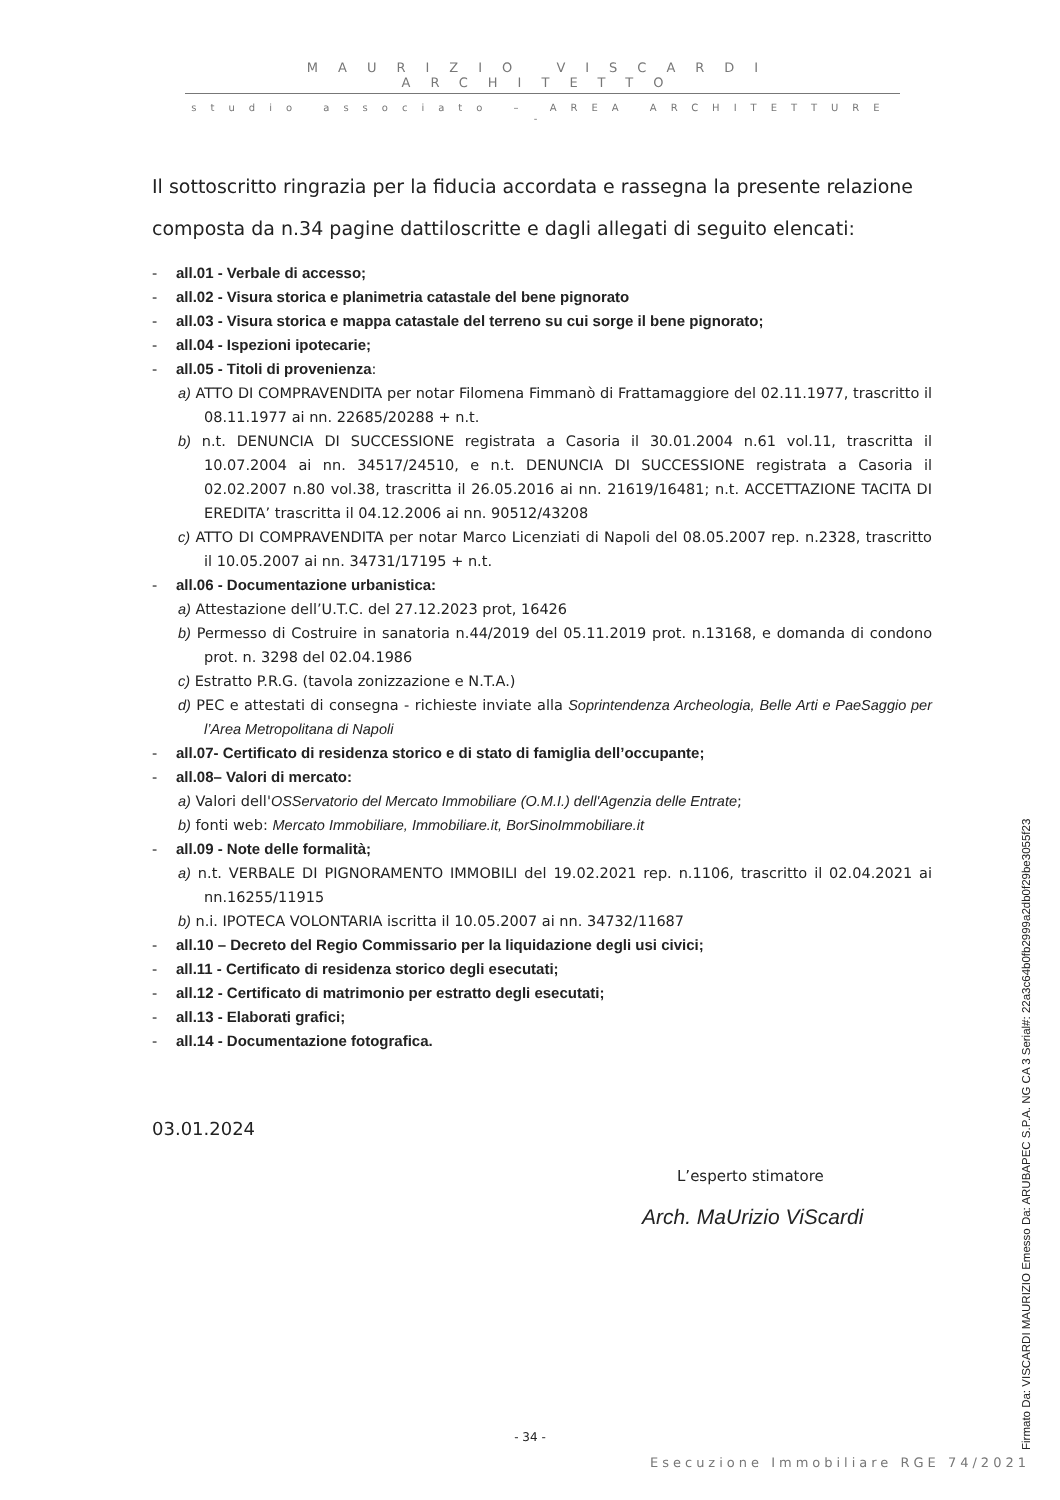MAURIZIO VISCARDI ARCHITETTO
studio associato – AREA ARCHITETTURE -
Il sottoscritto ringrazia per la fiducia accordata e rassegna la presente relazione composta da n.34 pagine dattiloscritte e dagli allegati di seguito elencati:
all.01 - Verbale di accesso;
all.02 - Visura storica e planimetria catastale del bene pignorato
all.03 - Visura storica e mappa catastale del terreno su cui sorge il bene pignorato;
all.04 - Ispezioni ipotecarie;
all.05 - Titoli di provenienza:
a) ATTO DI COMPRAVENDITA per notar Filomena Fimmanò di Frattamaggiore del 02.11.1977, trascritto il 08.11.1977 ai nn. 22685/20288 + n.t.
b) n.t. DENUNCIA DI SUCCESSIONE registrata a Casoria il 30.01.2004 n.61 vol.11, trascritta il 10.07.2004 ai nn. 34517/24510, e n.t. DENUNCIA DI SUCCESSIONE registrata a Casoria il 02.02.2007 n.80 vol.38, trascritta il 26.05.2016 ai nn. 21619/16481; n.t. ACCETTAZIONE TACITA DI EREDITA’ trascritta il 04.12.2006 ai nn. 90512/43208
c) ATTO DI COMPRAVENDITA per notar Marco Licenziati di Napoli del 08.05.2007 rep. n.2328, trascritto il 10.05.2007 ai nn. 34731/17195 + n.t.
all.06 - Documentazione urbanistica:
a) Attestazione dell’U.T.C. del 27.12.2023 prot, 16426
b) Permesso di Costruire in sanatoria n.44/2019 del 05.11.2019 prot. n.13168, e domanda di condono prot. n. 3298 del 02.04.1986
c) Estratto P.R.G. (tavola zonizzazione e N.T.A.)
d) PEC e attestati di consegna - richieste inviate alla Soprintendenza Archeologia, Belle Arti e PaeSaggio per l’Area Metropolitana di Napoli
all.07- Certificato di residenza storico e di stato di famiglia dell’occupante;
all.08– Valori di mercato:
a) Valori dell'OSServatorio del Mercato Immobiliare (O.M.I.) dell'Agenzia delle Entrate;
b) fonti web: Mercato Immobiliare, Immobiliare.it, BorSinoImmobiliare.it
all.09 - Note delle formalità;
a) n.t. VERBALE DI PIGNORAMENTO IMMOBILI del 19.02.2021 rep. n.1106, trascritto il 02.04.2021 ai nn.16255/11915
b) n.i. IPOTECA VOLONTARIA iscritta il 10.05.2007 ai nn. 34732/11687
all.10 – Decreto del Regio Commissario per la liquidazione degli usi civici;
all.11 - Certificato di residenza storico degli esecutati;
all.12 - Certificato di matrimonio per estratto degli esecutati;
all.13 - Elaborati grafici;
all.14 - Documentazione fotografica.
03.01.2024
L’esperto stimatore
Arch. MaUrizio ViScardi
- 34 -
Esecuzione Immobiliare RGE 74/2021
Firmato Da: VISCARDI MAURIZIO Emesso Da: ARUBAPEC S.P.A. NG CA 3 Serial#: 22a3c64b0fb2999a2db0f29be3055f23